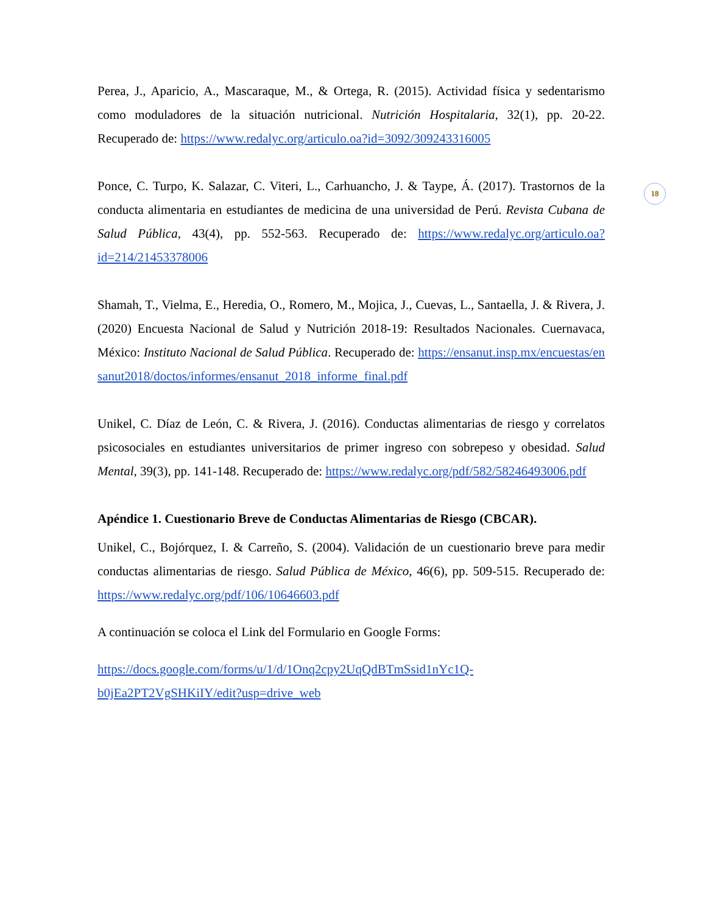18
Perea, J., Aparicio, A., Mascaraque, M., & Ortega, R. (2015). Actividad física y sedentarismo como moduladores de la situación nutricional. Nutrición Hospitalaria, 32(1), pp. 20-22. Recuperado de: https://www.redalyc.org/articulo.oa?id=3092/309243316005
Ponce, C. Turpo, K. Salazar, C. Viteri, L., Carhuancho, J. & Taype, Á. (2017). Trastornos de la conducta alimentaria en estudiantes de medicina de una universidad de Perú. Revista Cubana de Salud Pública, 43(4), pp. 552-563. Recuperado de: https://www.redalyc.org/articulo.oa?id=214/21453378006
Shamah, T., Vielma, E., Heredia, O., Romero, M., Mojica, J., Cuevas, L., Santaella, J. & Rivera, J. (2020) Encuesta Nacional de Salud y Nutrición 2018-19: Resultados Nacionales. Cuernavaca, México: Instituto Nacional de Salud Pública. Recuperado de: https://ensanut.insp.mx/encuestas/ensanut2018/doctos/informes/ensanut_2018_informe_final.pdf
Unikel, C. Díaz de León, C. & Rivera, J. (2016). Conductas alimentarias de riesgo y correlatos psicosociales en estudiantes universitarios de primer ingreso con sobrepeso y obesidad. Salud Mental, 39(3), pp. 141-148. Recuperado de: https://www.redalyc.org/pdf/582/58246493006.pdf
Apéndice 1. Cuestionario Breve de Conductas Alimentarias de Riesgo (CBCAR).
Unikel, C., Bojórquez, I. & Carreño, S. (2004). Validación de un cuestionario breve para medir conductas alimentarias de riesgo. Salud Pública de México, 46(6), pp. 509-515. Recuperado de: https://www.redalyc.org/pdf/106/10646603.pdf
A continuación se coloca el Link del Formulario en Google Forms:
https://docs.google.com/forms/u/1/d/1Onq2cpy2UqQdBTmSsid1nYc1Q-
b0jEa2PT2VgSHKiIY/edit?usp=drive_web